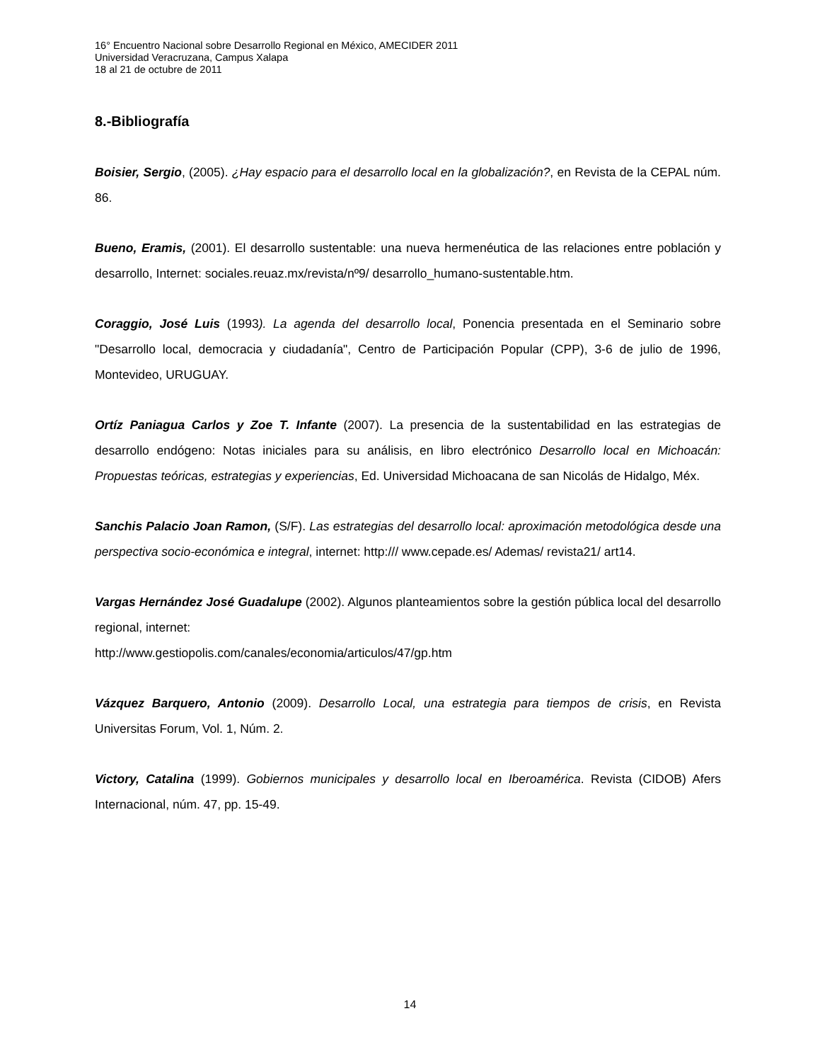16° Encuentro Nacional sobre Desarrollo Regional en México, AMECIDER 2011
Universidad Veracruzana, Campus Xalapa
18 al 21 de octubre de 2011
8.-Bibliografía
Boisier, Sergio, (2005). ¿Hay espacio para el desarrollo local en la globalización?, en Revista de la CEPAL núm. 86.
Bueno, Eramis, (2001). El desarrollo sustentable: una nueva hermenéutica de las relaciones entre población y desarrollo, Internet: sociales.reuaz.mx/revista/nº9/ desarrollo_humano-sustentable.htm.
Coraggio, José Luis (1993). La agenda del desarrollo local, Ponencia presentada en el Seminario sobre "Desarrollo local, democracia y ciudadanía", Centro de Participación Popular (CPP), 3-6 de julio de 1996, Montevideo, URUGUAY.
Ortíz Paniagua Carlos y Zoe T. Infante (2007). La presencia de la sustentabilidad en las estrategias de desarrollo endógeno: Notas iniciales para su análisis, en libro electrónico Desarrollo local en Michoacán: Propuestas teóricas, estrategias y experiencias, Ed. Universidad Michoacana de san Nicolás de Hidalgo, Méx.
Sanchis Palacio Joan Ramon, (S/F). Las estrategias del desarrollo local: aproximación metodológica desde una perspectiva socio-económica e integral, internet: http:/// www.cepade.es/ Ademas/ revista21/ art14.
Vargas Hernández José Guadalupe (2002). Algunos planteamientos sobre la gestión pública local del desarrollo regional, internet:
http://www.gestiopolis.com/canales/economia/articulos/47/gp.htm
Vázquez Barquero, Antonio (2009). Desarrollo Local, una estrategia para tiempos de crisis, en Revista Universitas Forum, Vol. 1, Núm. 2.
Victory, Catalina (1999). Gobiernos municipales y desarrollo local en Iberoamérica. Revista (CIDOB) Afers Internacional, núm. 47, pp. 15-49.
14